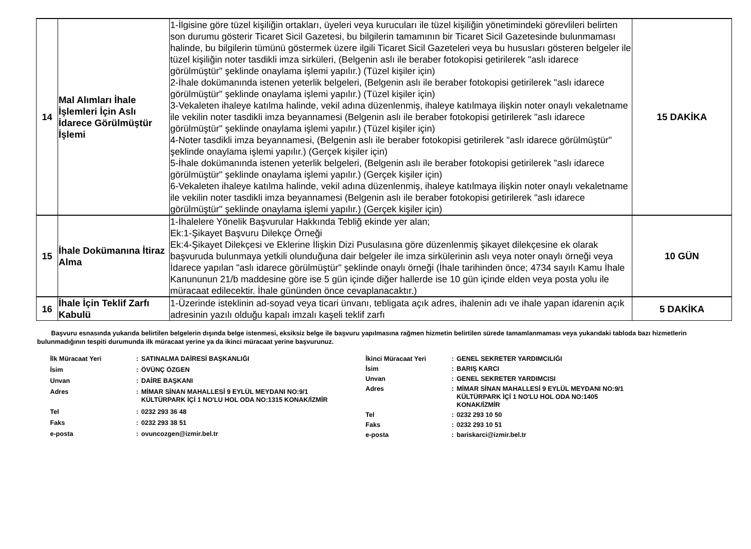| 14 | Mal Alımları İhale İşlemleri İçin Aslı İdarece Görülmüştür İşlemi | 1-İlgisine göre tüzel kişiliğin ortakları, üyeleri veya kurucuları ile tüzel kişiliğin yönetimindeki görevlileri belirten son durumu gösterir Ticaret Sicil Gazetesi, bu bilgilerin tamamının bir Ticaret Sicil Gazetesinde bulunmaması halinde, bu bilgilerin tümünü göstermek üzere ilgili Ticaret Sicil Gazeteleri veya bu hususları gösteren belgeler ile tüzel kişiliğin noter tasdikli imza sirküleri, (Belgenin aslı ile beraber fotokopisi getirilerek "aslı idarece görülmüştür" şeklinde onaylama işlemi yapılır.) (Tüzel kişiler için) 2-İhale dokümanında istenen yeterlik belgeleri, (Belgenin aslı ile beraber fotokopisi getirilerek "aslı idarece görülmüştür" şeklinde onaylama işlemi yapılır.) (Tüzel kişiler için) 3-Vekaleten ihaleye katılma halinde, vekil adına düzenlenmiş, ihaleye katılmaya ilişkin noter onaylı vekaletname ile vekilin noter tasdikli imza beyannamesi (Belgenin aslı ile beraber fotokopisi getirilerek "aslı idarece görülmüştür" şeklinde onaylama işlemi yapılır.) (Tüzel kişiler için) 4-Noter tasdikli imza beyannamesi, (Belgenin aslı ile beraber fotokopisi getirilerek "aslı idarece görülmüştür" şeklinde onaylama işlemi yapılır.) (Gerçek kişiler için) 5-İhale dokümanında istenen yeterlik belgeleri, (Belgenin aslı ile beraber fotokopisi getirilerek "aslı idarece görülmüştür" şeklinde onaylama işlemi yapılır.) (Gerçek kişiler için) 6-Vekaleten ihaleye katılma halinde, vekil adına düzenlenmiş, ihaleye katılmaya ilişkin noter onaylı vekaletname ile vekilin noter tasdikli imza beyannamesi (Belgenin aslı ile beraber fotokopisi getirilerek "aslı idarece görülmüştür" şeklinde onaylama işlemi yapılır.) (Gerçek kişiler için) | 15 DAKİKA |
| 15 | İhale Dokümanına İtiraz Alma | 1-İhalelere Yönelik Başvurular Hakkında Tebliğ ekinde yer alan; Ek:1-Şikayet Başvuru Dilekçe Örneği Ek:4-Şikayet Dilekçesi ve Eklerine İlişkin Dizi Pusulasına göre düzenlenmiş şikayet dilekçesine ek olarak başvuruda bulunmaya yetkili olunduğuna dair belgeler ile imza sirkülerinin aslı veya noter onaylı örneği veya İdarece yapılan "aslı idarece görülmüştür" şeklinde onaylı örneği (İhale tarihinden önce; 4734 sayılı Kamu İhale Kanununun 21/b maddesine göre ise 5 gün içinde diğer hallerde ise 10 gün içinde elden veya posta yolu ile müracaat edilecektir. İhale gününden önce cevaplanacaktır.) | 10 GÜN |
| 16 | İhale İçin Teklif Zarfı Kabulü | 1-Üzerinde isteklinin ad-soyad veya ticari ünvanı, tebligata açık adres, ihalenin adı ve ihale yapan idarenin açık adresinin yazılı olduğu kapalı imzalı kaşeli teklif zarfı | 5 DAKİKA |
Başvuru esnasında yukarıda belirtilen belgelerin dışında belge istenmesi, eksiksiz belge ile başvuru yapılmasına rağmen hizmetin belirtilen sürede tamamlanmaması veya yukarıdaki tabloda bazı hizmetlerin bulunmadığının tespiti durumunda ilk müracaat yerine ya da ikinci müracaat yerine başvurunuz.
| İlk Müracaat Yeri | : | SATINALMA DAİRESİ BAŞKANLIĞI |
| İsim | : | ÖVÜNÇ ÖZGEN |
| Unvan | : | DAİRE BAŞKANI |
| Adres | : | MİMAR SİNAN MAHALLESİ 9 EYLÜL MEYDANI NO:9/1 KÜLTÜRPARK İÇİ 1 NO'LU HOL ODA NO:1315 KONAK/İZMİR |
| Tel | : | 0232 293 36 48 |
| Faks | : | 0232 293 38 51 |
| e-posta | : | ovuncozgen@izmir.bel.tr |
| İkinci Müracaat Yeri | : | GENEL SEKRETER YARDIMCILIĞI |
| İsim | : | BARIŞ KARCI |
| Unvan | : | GENEL SEKRETER YARDIMCISI |
| Adres | : | MİMAR SİNAN MAHALLESİ 9 EYLÜL MEYDANI NO:9/1 KÜLTÜRPARK İÇİ 1 NO'LU HOL ODA NO:1405 KONAK/İZMİR |
| Tel | : | 0232 293 10 50 |
| Faks | : | 0232 293 10 51 |
| e-posta | : | bariskarci@izmir.bel.tr |